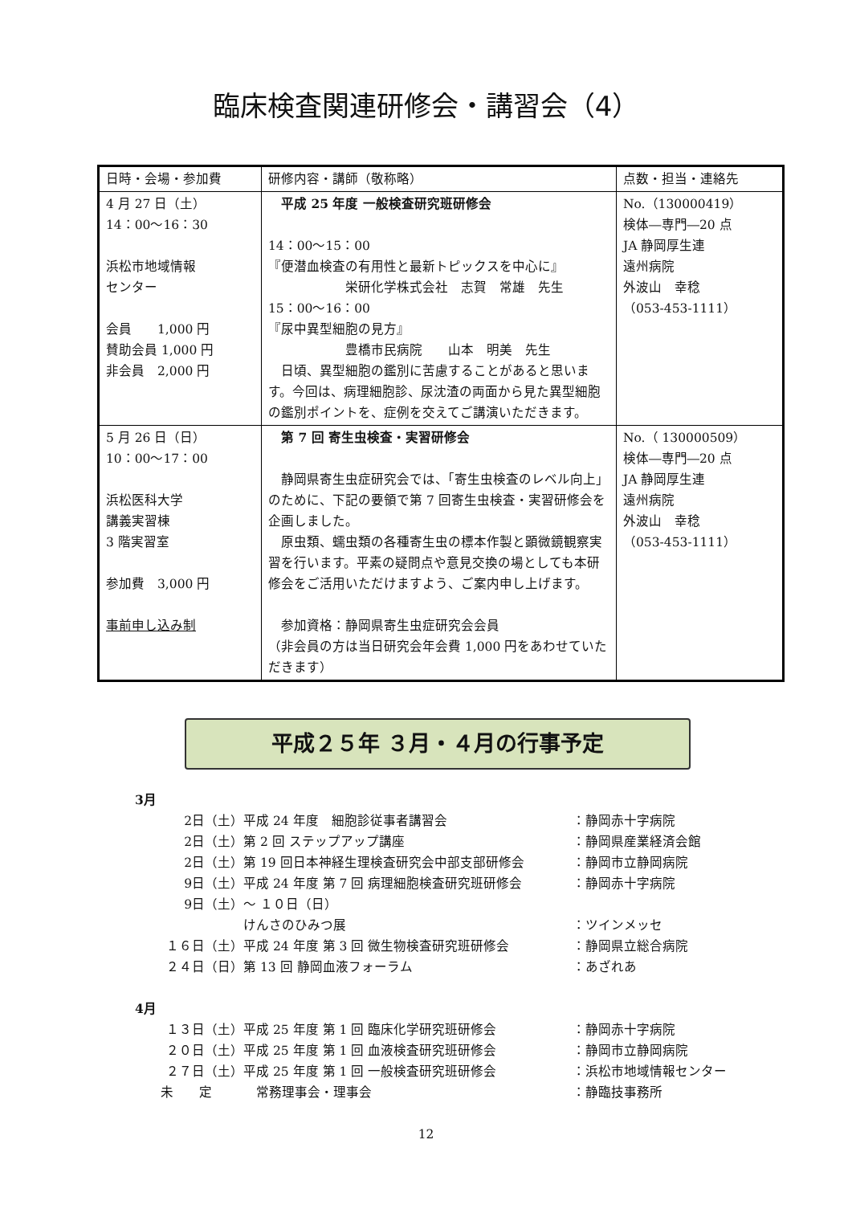臨床検査関連研修会・講習会（4）
| 日時・会場・参加費 | 研修内容・講師（敬称略） | 点数・担当・連絡先 |
| --- | --- | --- |
| 4 月 27 日（土） 14：00〜16：30 浜松市地域情報 センター 会員 1,000 円 賛助会員 1,000 円 非会員 2,000 円 | 平成 25 年度 一般検査研究班研修会 14：00〜15：00 『便潜血検査の有用性と最新トピックスを中心に』 栄研化学株式会社 志賀 常雄 先生 15：00〜16：00 『尿中異型細胞の見方』 豊橋市民病院 山本 明美 先生 日頃、異型細胞の鑑別に苦慮することがあると思います。今回は、病理細胞診、尿沈渣の両面から見た異型細胞の鑑別ポイントを、症例を交えてご講演いただきます。 | No.（130000419） 検体―専門―20 点 JA 静岡厚生連 遠州病院 外波山 幸稔 （053-453-1111） |
| 5 月 26 日（日） 10：00〜17：00 浜松医科大学 講義実習棟 3 階実習室 参加費 3,000 円 事前申し込み制 | 第 7 回 寄生虫検査・実習研修会 静岡県寄生虫症研究会では、「寄生虫検査のレベル向上」のために、下記の要領で第 7 回寄生虫検査・実習研修会を企画しました。 原虫類、蠕虫類の各種寄生虫の標本作製と顕微鏡観察実習を行います。平素の疑問点や意見交換の場としても本研修会をご活用いただけますよう、ご案内申し上げます。 参加資格：静岡県寄生虫症研究会会員 （非会員の方は当日研究会年会費 1,000 円をあわせていただきます） | No.（ 130000509） 検体―専門―20 点 JA 静岡厚生連 遠州病院 外波山 幸稔 （053-453-1111） |
平成２５年 ３月・４月の行事予定
3月
| 2日（土） | 平成 24 年度 細胞診従事者講習会 | ：静岡赤十字病院 |
| 2日（土） | 第 2 回 ステップアップ講座 | ：静岡県産業経済会館 |
| 2日（土） | 第 19 回日本神経生理検査研究会中部支部研修会 | ：静岡市立静岡病院 |
| 9日（土） | 平成 24 年度 第 7 回 病理細胞検査研究班研修会 | ：静岡赤十字病院 |
| 9日（土） | 〜 １０日（日） | |
| | けんさのひみつ展 | ：ツインメッセ |
| １６日（土） | 平成 24 年度 第 3 回 微生物検査研究班研修会 | ：静岡県立総合病院 |
| ２４日（日） | 第 13 回 静岡血液フォーラム | ：あざれあ |
4月
| １３日（土） | 平成 25 年度 第 1 回 臨床化学研究班研修会 | ：静岡赤十字病院 |
| ２０日（土） | 平成 25 年度 第 1 回 血液検査研究班研修会 | ：静岡市立静岡病院 |
| ２７日（土） | 平成 25 年度 第 1 回 一般検査研究班研修会 | ：浜松市地域情報センター |
| 未 定 | 常務理事会・理事会 | ：静臨技事務所 |
12